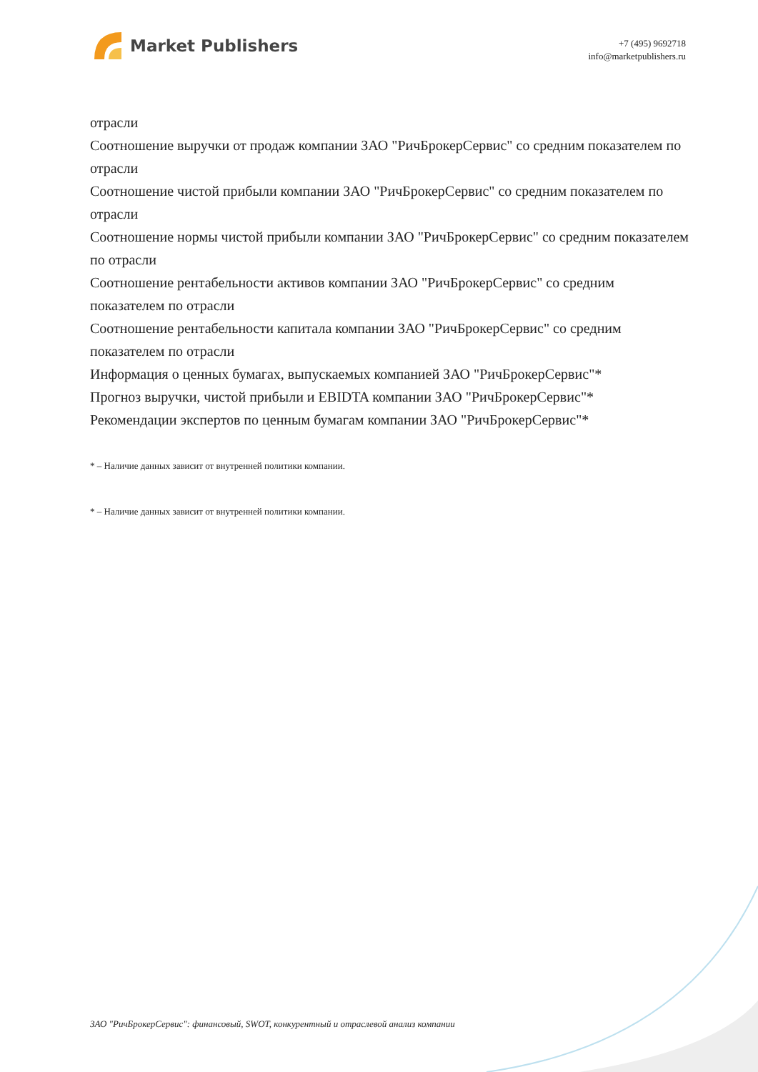Market Publishers
+7 (495) 9692718
info@marketpublishers.ru
отрасли
Соотношение выручки от продаж компании ЗАО "РичБрокерСервис" со средним показателем по отрасли
Соотношение чистой прибыли компании ЗАО "РичБрокерСервис" со средним показателем по отрасли
Соотношение нормы чистой прибыли компании ЗАО "РичБрокерСервис" со средним показателем по отрасли
Соотношение рентабельности активов компании ЗАО "РичБрокерСервис" со средним показателем по отрасли
Соотношение рентабельности капитала компании ЗАО "РичБрокерСервис" со средним показателем по отрасли
Информация о ценных бумагах, выпускаемых компанией ЗАО "РичБрокерСервис"*
Прогноз выручки, чистой прибыли и EBIDTA компании ЗАО "РичБрокерСервис"*
Рекомендации экспертов по ценным бумагам компании ЗАО "РичБрокерСервис"*
* – Наличие данных зависит от внутренней политики компании.
* – Наличие данных зависит от внутренней политики компании.
ЗАО "РичБрокерСервис": финансовый, SWOT, конкурентный и отраслевой анализ компании